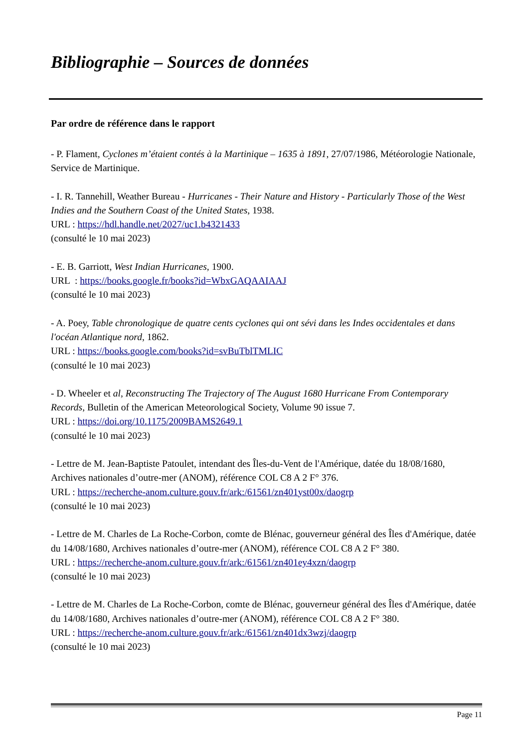Bibliographie – Sources de données
Par ordre de référence dans le rapport
- P. Flament, Cyclones m’étaient contés à la Martinique – 1635 à 1891, 27/07/1986, Météorologie Nationale, Service de Martinique.
- I. R. Tannehill, Weather Bureau - Hurricanes - Their Nature and History - Particularly Those of the West Indies and the Southern Coast of the United States, 1938.
URL : https://hdl.handle.net/2027/uc1.b4321433
(consulté le 10 mai 2023)
- E. B. Garriott, West Indian Hurricanes, 1900.
URL : https://books.google.fr/books?id=WbxGAQAAIAAJ
(consulté le 10 mai 2023)
- A. Poey, Table chronologique de quatre cents cyclones qui ont sévi dans les Indes occidentales et dans l'océan Atlantique nord, 1862.
URL : https://books.google.com/books?id=svBuTblTMLIC
(consulté le 10 mai 2023)
- D. Wheeler et al, Reconstructing The Trajectory of The August 1680 Hurricane From Contemporary Records, Bulletin of the American Meteorological Society, Volume 90 issue 7.
URL : https://doi.org/10.1175/2009BAMS2649.1
(consulté le 10 mai 2023)
- Lettre de M. Jean-Baptiste Patoulet, intendant des Îles-du-Vent de l'Amérique, datée du 18/08/1680, Archives nationales d’outre-mer (ANOM), référence COL C8 A 2 F° 376.
URL : https://recherche-anom.culture.gouv.fr/ark:/61561/zn401yst00x/daogrp
(consulté le 10 mai 2023)
- Lettre de M. Charles de La Roche-Corbon, comte de Blénac, gouverneur général des Îles d'Amérique, datée du 14/08/1680, Archives nationales d’outre-mer (ANOM), référence COL C8 A 2 F° 380.
URL : https://recherche-anom.culture.gouv.fr/ark:/61561/zn401ey4xzn/daogrp
(consulté le 10 mai 2023)
- Lettre de M. Charles de La Roche-Corbon, comte de Blénac, gouverneur général des Îles d'Amérique, datée du 14/08/1680, Archives nationales d’outre-mer (ANOM), référence COL C8 A 2 F° 380.
URL : https://recherche-anom.culture.gouv.fr/ark:/61561/zn401dx3wzj/daogrp
(consulté le 10 mai 2023)
Page 11